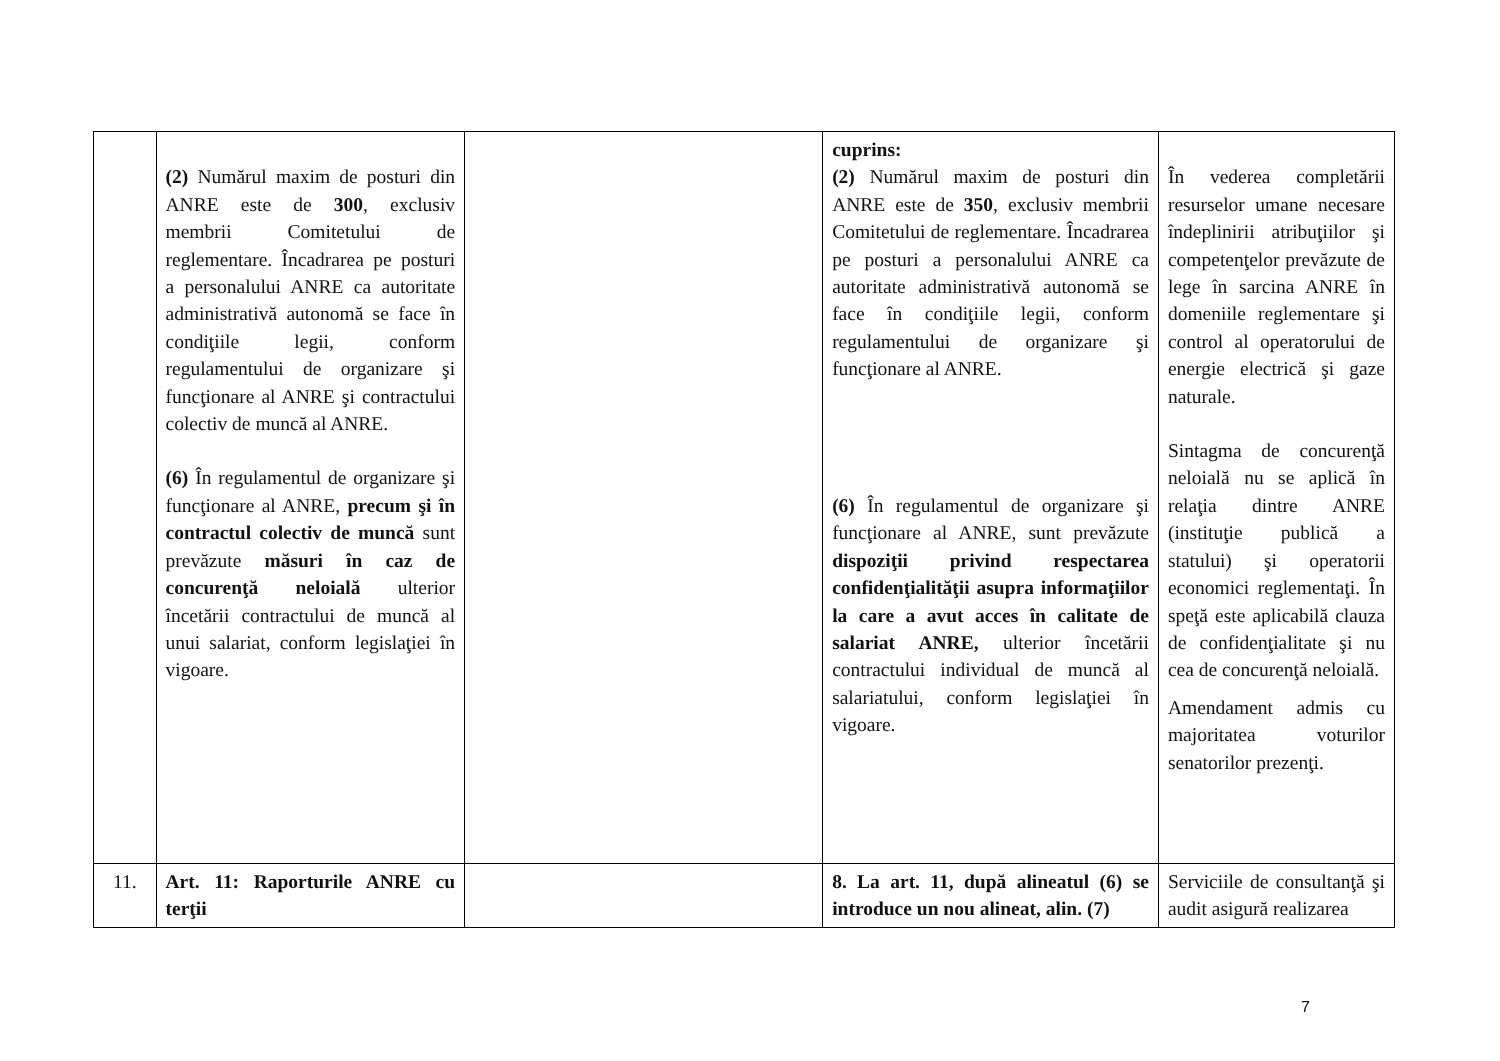| | (2) Numărul maxim de posturi din ANRE este de 300 , exclusiv membrii Comitetului de reglementare. Încadrarea pe posturi a personalului ANRE ca autoritate administrativă autonomă se face în condiţiile legii, conform regulamentului de organizare şi funcţionare al ANRE şi contractului colectiv de muncă al ANRE. (6) În regulamentul de organizare şi funcţionare al ANRE, precum şi în contractul colectiv de muncă sunt prevăzute măsuri în caz de concurenţă neloială ulterior încetării contractului de muncă al unui salariat, conform legislaţiei în vigoare. | | cuprins: (2) Numărul maxim de posturi din ANRE este de 350 , exclusiv membrii Comitetului de reglementare. Încadrarea pe posturi a personalului ANRE ca autoritate administrativă autonomă se face în condiţiile legii, conform regulamentului de organizare şi funcţionare al ANRE. (6) În regulamentul de organizare şi funcţionare al ANRE, sunt prevăzute dispoziţii privind respectarea confidenţialităţii asupra informaţiilor la care a avut acces în calitate de salariat ANRE, ulterior încetării contractului individual de muncă al salariatului, conform legislaţiei în vigoare. | În vederea completării resurselor umane necesare îndeplinirii atribuţiilor şi competenţelor prevăzute de lege în sarcina ANRE în domeniile reglementare şi control al operatorului de energie electrică şi gaze naturale. Sintagma de concurenţă neloială nu se aplică în relaţia dintre ANRE (instituţie publică a statului) şi operatorii economici reglementaţi. În speţă este aplicabilă clauza de confidenţialitate şi nu cea de concurenţă neloială. Amendament admis cu majoritatea voturilor senatorilor prezenţi. |
| 11. | Art. 11: Raporturile ANRE cu terţii | | 8. La art. 11, după alineatul (6) se introduce un nou alineat, alin. (7) | Serviciile de consultanţă şi audit asigură realizarea |
7